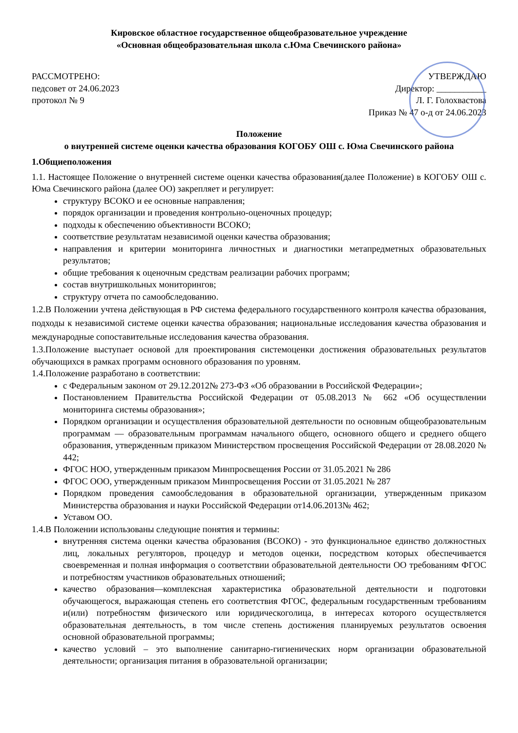Кировское областное государственное общеобразовательное учреждение
«Основная общеобразовательная школа с.Юма Свечинского района»
РАССМОТРЕНО:
педсовет от 24.06.2023
протокол № 9
УТВЕРЖДАЮ
Директор: ___________
Л. Г. Голохвастова
Приказ № 47 о-д от 24.06.2023
Положение
о внутренней системе оценки качества образования КОГОБУ ОШ с. Юма Свечинского района
1.Общиеположения
1.1. Настоящее Положение о внутренней системе оценки качества образования(далее Положение) в КОГОБУ ОШ с. Юма Свечинского района (далее ОО) закрепляет и регулирует:
структуру ВСОКО и ее основные направления;
порядок организации и проведения контрольно-оценочных процедур;
подходы к обеспечению объективности ВСОКО;
соответствие результатам независимой оценки качества образования;
направления и критерии мониторинга личностных и диагностики метапредметных образовательных результатов;
общие требования к оценочным средствам реализации рабочих программ;
состав внутришкольных мониторингов;
структуру отчета по самообследованию.
1.2.В Положении учтена действующая в РФ система федерального государственного контроля качества образования, подходы к независимой системе оценки качества образования; национальные исследования качества образования и международные сопоставительные исследования качества образования.
1.3.Положение выступает основой для проектирования системоценки достижения образовательных результатов обучающихся в рамках программ основного образования по уровням.
1.4.Положение разработано в соответствии:
с Федеральным законом от 29.12.2012№ 273-ФЗ «Об образовании в Российской Федерации»;
Постановлением Правительства Российской Федерации от 05.08.2013 № 662 «Об осуществлении мониторинга системы образования»;
Порядком организации и осуществления образовательной деятельности по основным общеобразовательным программам — образовательным программам начального общего, основного общего и среднего общего образования, утвержденным приказом Министерством просвещения Российской Федерации от 28.08.2020 № 442;
ФГОС НОО, утвержденным приказом Минпросвещения России от 31.05.2021 № 286
ФГОС ООО, утвержденным приказом Минпросвещения России от 31.05.2021 № 287
Порядком проведения самообследования в образовательной организации, утвержденным приказом Министерства образования и науки Российской Федерации от14.06.2013№ 462;
Уставом ОО.
1.4.В Положении использованы следующие понятия и термины:
внутренняя система оценки качества образования (ВСОКО) - это функциональное единство должностных лиц, локальных регуляторов, процедур и методов оценки, посредством которых обеспечивается своевременная и полная информация о соответствии образовательной деятельности ОО требованиям ФГОС и потребностям участников образовательных отношений;
качество образования—комплексная характеристика образовательной деятельности и подготовки обучающегося, выражающая степень его соответствия ФГОС, федеральным государственным требованиям и(или) потребностям физического или юридическоголица, в интересах которого осуществляется образовательная деятельность, в том числе степень достижения планируемых результатов освоения основной образовательной программы;
качество условий – это выполнение санитарно-гигиенических норм организации образовательной деятельности; организация питания в образовательной организации;